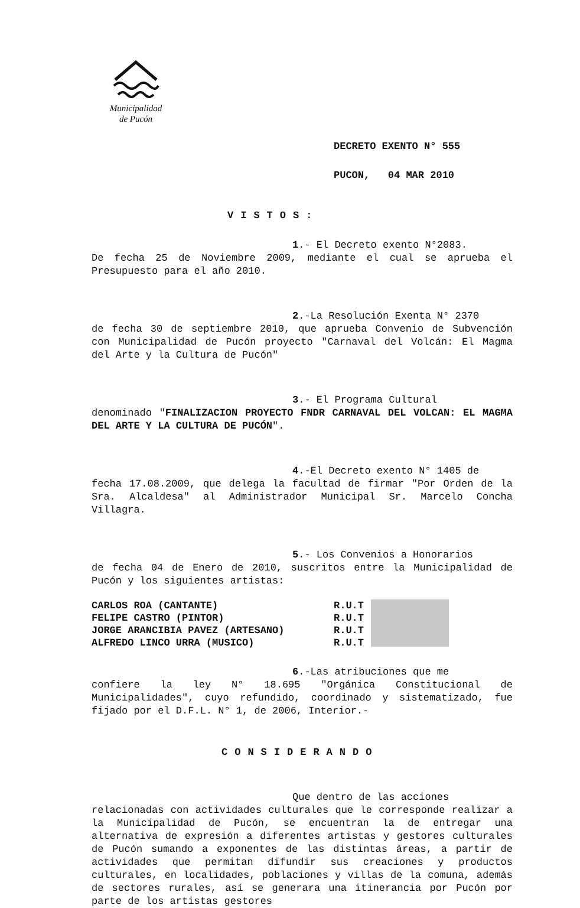Municipalidad
de Pucón
DECRETO EXENTO N° 555
PUCON, 04 MAR 2010
VISTOS:
1.- El Decreto exento N°2083.
De fecha 25 de Noviembre 2009, mediante el cual se aprueba el Presupuesto para el año 2010.
2.-La Resolución Exenta N° 2370
de fecha 30 de septiembre 2010, que aprueba Convenio de Subvención con Municipalidad de Pucón proyecto "Carnaval del Volcán: El Magma del Arte y la Cultura de Pucón"
3.- El Programa Cultural
denominado "FINALIZACION PROYECTO FNDR CARNAVAL DEL VOLCAN: EL MAGMA DEL ARTE Y LA CULTURA DE PUCÓN".
4.-El Decreto exento N° 1405 de
fecha 17.08.2009, que delega la facultad de firmar "Por Orden de la Sra. Alcaldesa" al Administrador Municipal Sr. Marcelo Concha Villagra.
5.- Los Convenios a Honorarios
de fecha 04 de Enero de 2010, suscritos entre la Municipalidad de Pucón y los siguientes artistas:
CARLOS ROA (CANTANTE)
FELIPE CASTRO (PINTOR)
JORGE ARANCIBIA PAVEZ (ARTESANO)
ALFREDO LINCO URRA (MUSICO)
R.U.T
R.U.T
R.U.T
R.U.T
6.-Las atribuciones que me
confiere la ley N° 18.695 "Orgánica Constitucional de Municipalidades", cuyo refundido, coordinado y sistematizado, fue fijado por el D.F.L. N° 1, de 2006, Interior.-
CONSIDERANDO
Que dentro de las acciones
relacionadas con actividades culturales que le corresponde realizar a la Municipalidad de Pucón, se encuentran la de entregar una alternativa de expresión a diferentes artistas y gestores culturales de Pucón sumando a exponentes de las distintas áreas, a partir de actividades que permitan difundir sus creaciones y productos culturales, en localidades, poblaciones y villas de la comuna, además de sectores rurales, así se generara una itinerancia por Pucón por parte de los artistas gestores